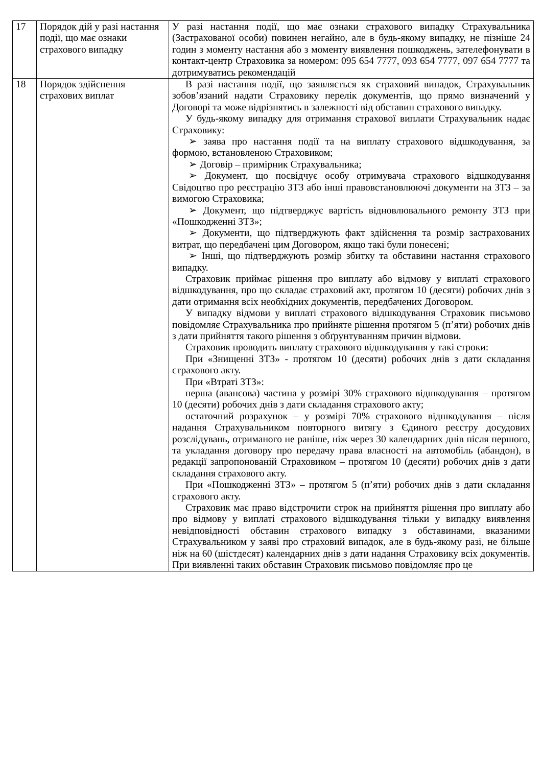| 17 | Порядок дій у разі настання події, що має ознаки страхового випадку | У разі настання події, що має ознаки страхового випадку Страхувальника (Застрахованої особи) повинен негайно, але в будь-якому випадку, не пізніше 24 годин з моменту настання або з моменту виявлення пошкоджень, зателефонувати в контакт-центр Страховика за номером: 095 654 7777, 093 654 7777, 097 654 7777 та дотримуватись рекомендацій |
| 18 | Порядок здійснення страхових виплат | В разі настання події, що заявляється як страховий випадок, Страхувальник зобов’язаний надати Страховику перелік документів, що прямо визначений у Договорі та може відрізнятись в залежності від обставин страхового випадку. У будь-якому випадку для отримання страхової виплати Страхувальник надає Страховику: ➢ заява про настання події та на виплату страхового відшкодування, за формою, встановленою Страховиком; ➢ Договір – примірник Страхувальника; ➢ Документ, що посвідчує особу отримувача страхового відшкодування Свідоцтво про реєстрацію ЗТЗ або інші правовстановлюючі документи на ЗТЗ – за вимогою Страховика; ➢ Документ, що підтверджує вартість відновлювального ремонту ЗТЗ при «Пошкодженні ЗТЗ»; ➢ Документи, що підтверджують факт здійснення та розмір застрахованих витрат, що передбачені цим Договором, якщо такі були понесені; ➢ Інші, що підтверджують розмір збитку та обставини настання страхового випадку. Страховик приймає рішення про виплату або відмову у виплаті страхового відшкодування, про що складає страховий акт, протягом 10 (десяти) робочих днів з дати отримання всіх необхідних документів, передбачених Договором. У випадку відмови у виплаті страхового відшкодування Страховик письмово повідомляє Страхувальника про прийняте рішення протягом 5 (п’яти) робочих днів з дати прийняття такого рішення з обґрунтуванням причин відмови. Страховик проводить виплату страхового відшкодування у такі строки: При «Знищенні ЗТЗ» - протягом 10 (десяти) робочих днів з дати складання страхового акту. При «Втраті ЗТЗ»: перша (авансова) частина у розмірі 30% страхового відшкодування – протягом 10 (десяти) робочих днів з дати складання страхового акту; остаточний розрахунок – у розмірі 70% страхового відшкодування – після надання Страхувальником повторного витягу з Єдиного реєстру досудових розслідувань, отриманого не раніше, ніж через 30 календарних днів після першого, та укладання договору про передачу права власності на автомобіль (абандон), в редакції запропонованій Страховиком – протягом 10 (десяти) робочих днів з дати складання страхового акту. При «Пошкодженні ЗТЗ» – протягом 5 (п’яти) робочих днів з дати складання страхового акту. Страховик має право відстрочити строк на прийняття рішення про виплату або про відмову у виплаті страхового відшкодування тільки у випадку виявлення невідповідності обставин страхового випадку з обставинами, вказаними Страхувальником у заяві про страховий випадок, але в будь-якому разі, не більше ніж на 60 (шістдесят) календарних днів з дати надання Страховику всіх документів. При виявленні таких обставин Страховик письмово повідомляє про це |